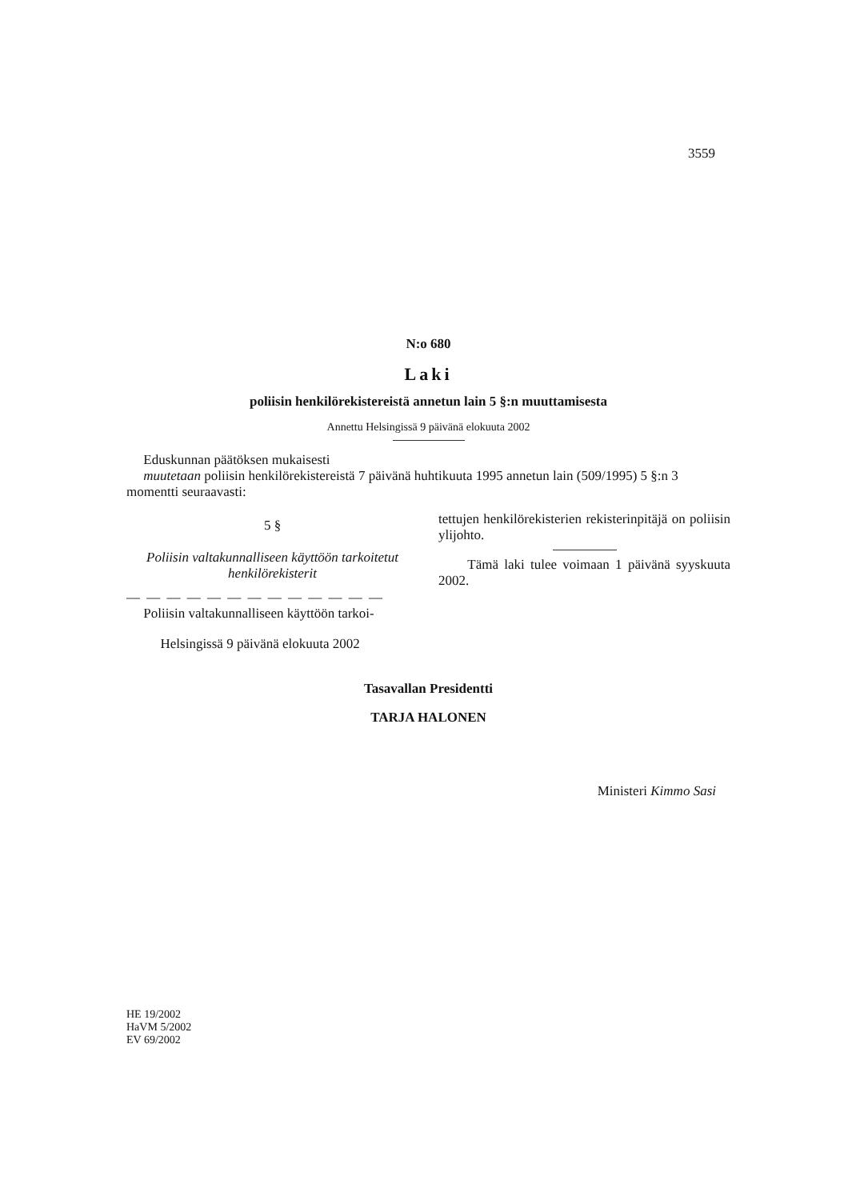3559
N:o 680
Laki
poliisin henkilörekistereistä annetun lain 5 §:n muuttamisesta
Annettu Helsingissä 9 päivänä elokuuta 2002
Eduskunnan päätöksen mukaisesti
muutetaan poliisin henkilörekistereistä 7 päivänä huhtikuuta 1995 annetun lain (509/1995) 5 §:n 3 momentti seuraavasti:
5 §
Poliisin valtakunnalliseen käyttöön tarkoitetut henkilörekisterit
— — — — — — — — — — — — —
Poliisin valtakunnalliseen käyttöön tarkoi-
Helsingissä 9 päivänä elokuuta 2002
tettujen henkilörekisterien rekisterinpitäjä on poliisin ylijohto.
Tämä laki tulee voimaan 1 päivänä syyskuuta 2002.
Tasavallan Presidentti
TARJA HALONEN
Ministeri Kimmo Sasi
HE 19/2002
HaVM 5/2002
EV 69/2002